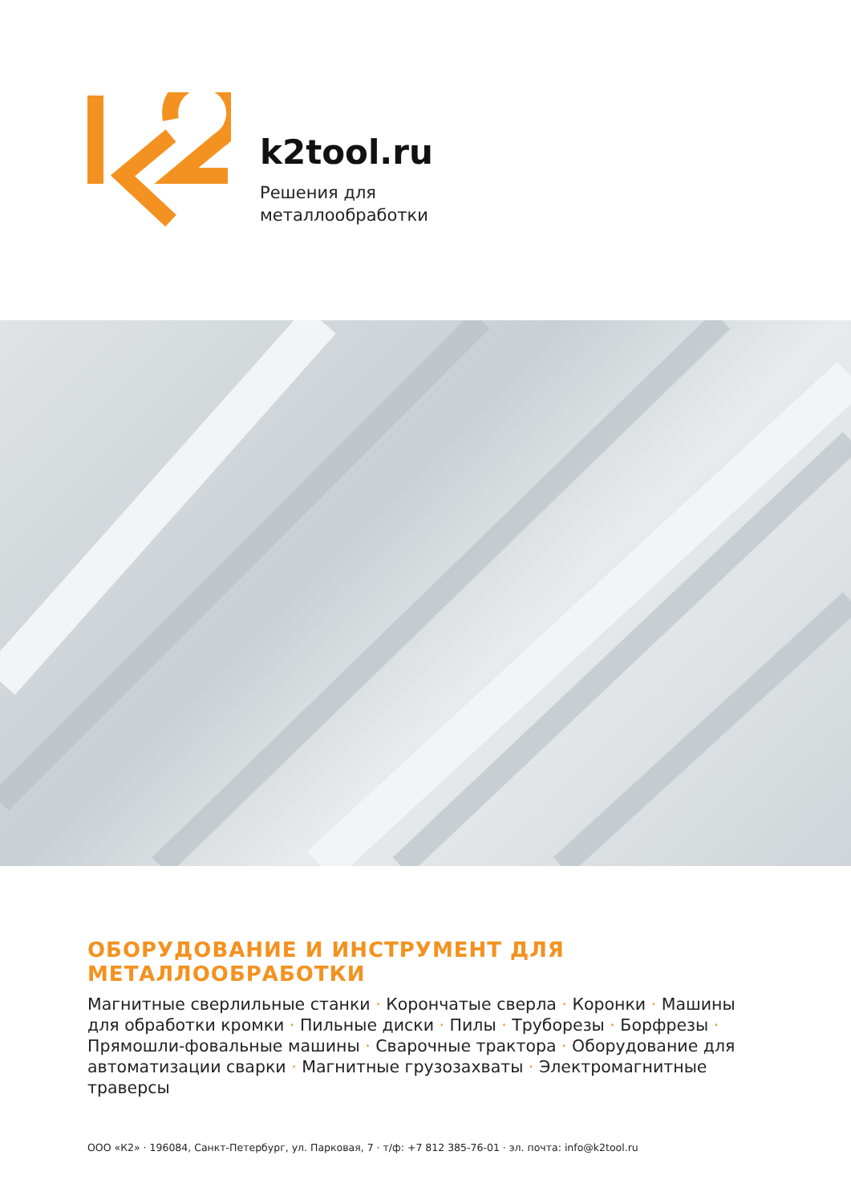k2tool.ru
Решения для
металлообработки
ОБОРУДОВАНИЕ И ИНСТРУМЕНТ ДЛЯ МЕТАЛЛООБРАБОТКИ
Магнитные сверлильные станки · Корончатые сверла · Коронки · Машины для обработки кромки · Пильные диски · Пилы · Труборезы · Борфрезы · Прямошли-фовальные машины · Сварочные трактора · Оборудование для автоматизации сварки · Магнитные грузозахваты · Электромагнитные траверсы
ООО «К2» · 196084, Санкт-Петербург, ул. Парковая, 7 · т/ф: +7 812 385-76-01 · эл. почта: info@k2tool.ru